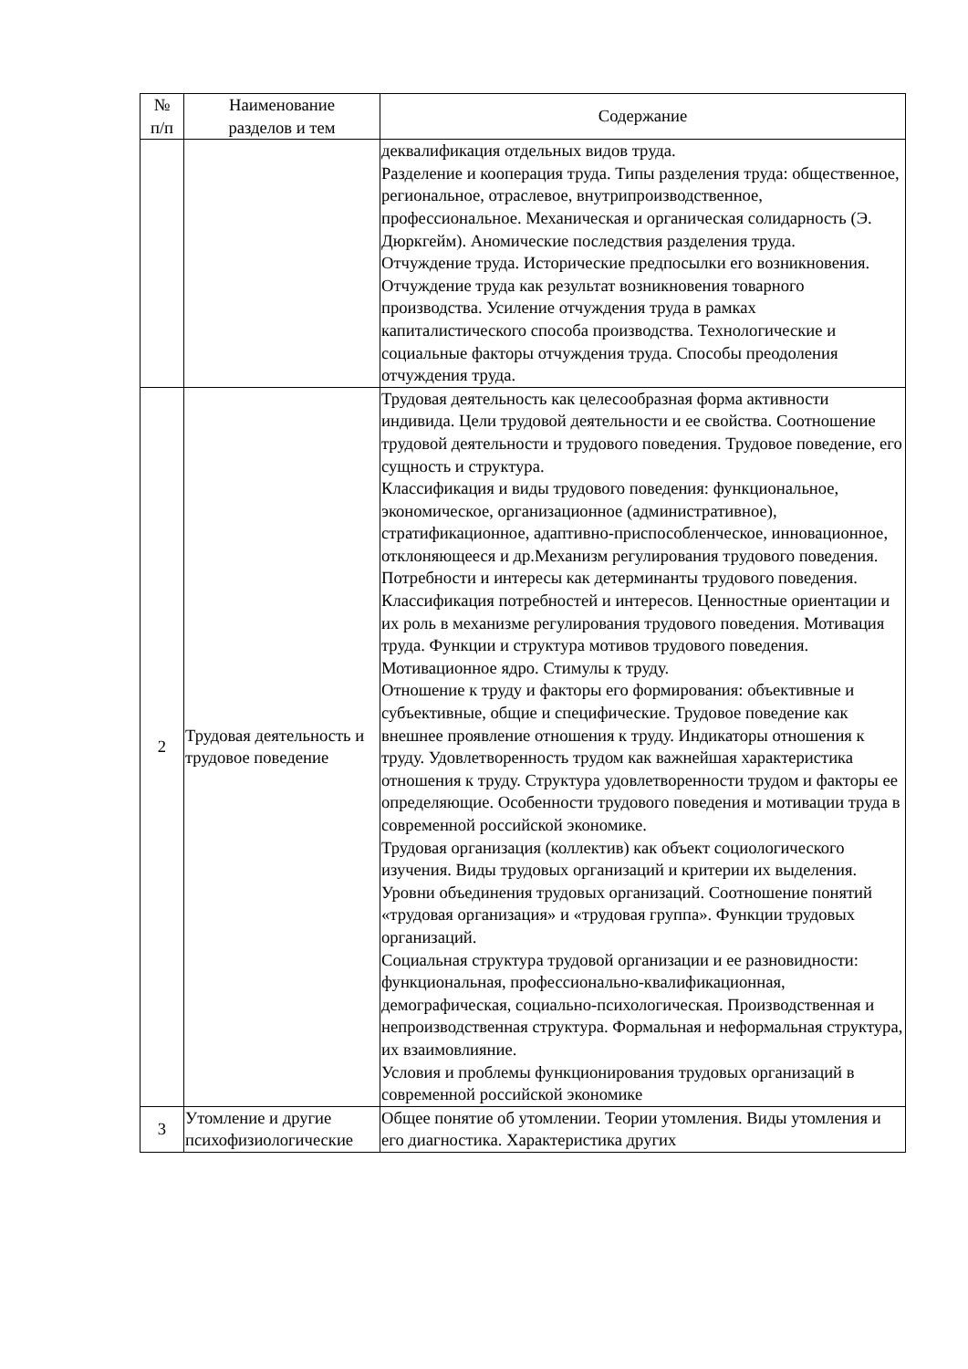| № п/п | Наименование разделов и тем | Содержание |
| --- | --- | --- |
| | | деквалификация отдельных видов труда. Разделение и кооперация труда. Типы разделения труда: общественное, региональное, отраслевое, внутрипроизводственное, профессиональное. Механическая и органическая солидарность (Э. Дюркгейм). Аномические последствия разделения труда. Отчуждение труда. Исторические предпосылки его возникновения. Отчуждение труда как результат возникновения товарного производства. Усиление отчуждения труда в рамках капиталистического способа производства. Технологические и социальные факторы отчуждения труда. Способы преодоления отчуждения труда. |
| 2 | Трудовая деятельность и трудовое поведение | Трудовая деятельность как целесообразная форма активности индивида. Цели трудовой деятельности и ее свойства. Соотношение трудовой деятельности и трудового поведения. Трудовое поведение, его сущность и структура. Классификация и виды трудового поведения: функциональное, экономическое, организационное (административное), стратификационное, адаптивно-приспособленческое, инновационное, отклоняющееся и др.Механизм регулирования трудового поведения. Потребности и интересы как детерминанты трудового поведения. Классификация потребностей и интересов. Ценностные ориентации и их роль в механизме регулирования трудового поведения. Мотивация труда. Функции и структура мотивов трудового поведения. Мотивационное ядро. Стимулы к труду. Отношение к труду и факторы его формирования: объективные и субъективные, общие и специфические. Трудовое поведение как внешнее проявление отношения к труду. Индикаторы отношения к труду. Удовлетворенность трудом как важнейшая характеристика отношения к труду. Структура удовлетворенности трудом и факторы ее определяющие. Особенности трудового поведения и мотивации труда в современной российской экономике. Трудовая организация (коллектив) как объект социологического изучения. Виды трудовых организаций и критерии их выделения. Уровни объединения трудовых организаций. Соотношение понятий «трудовая организация» и «трудовая группа». Функции трудовых организаций. Социальная структура трудовой организации и ее разновидности: функциональная, профессионально-квалификационная, демографическая, социально-психологическая. Производственная и непроизводственная структура. Формальная и неформальная структура, их взаимовлияние. Условия и проблемы функционирования трудовых организаций в современной российской экономике |
| 3 | Утомление и другие психофизиологические | Общее понятие об утомлении. Теории утомления. Виды утомления и его диагностика. Характеристика других |